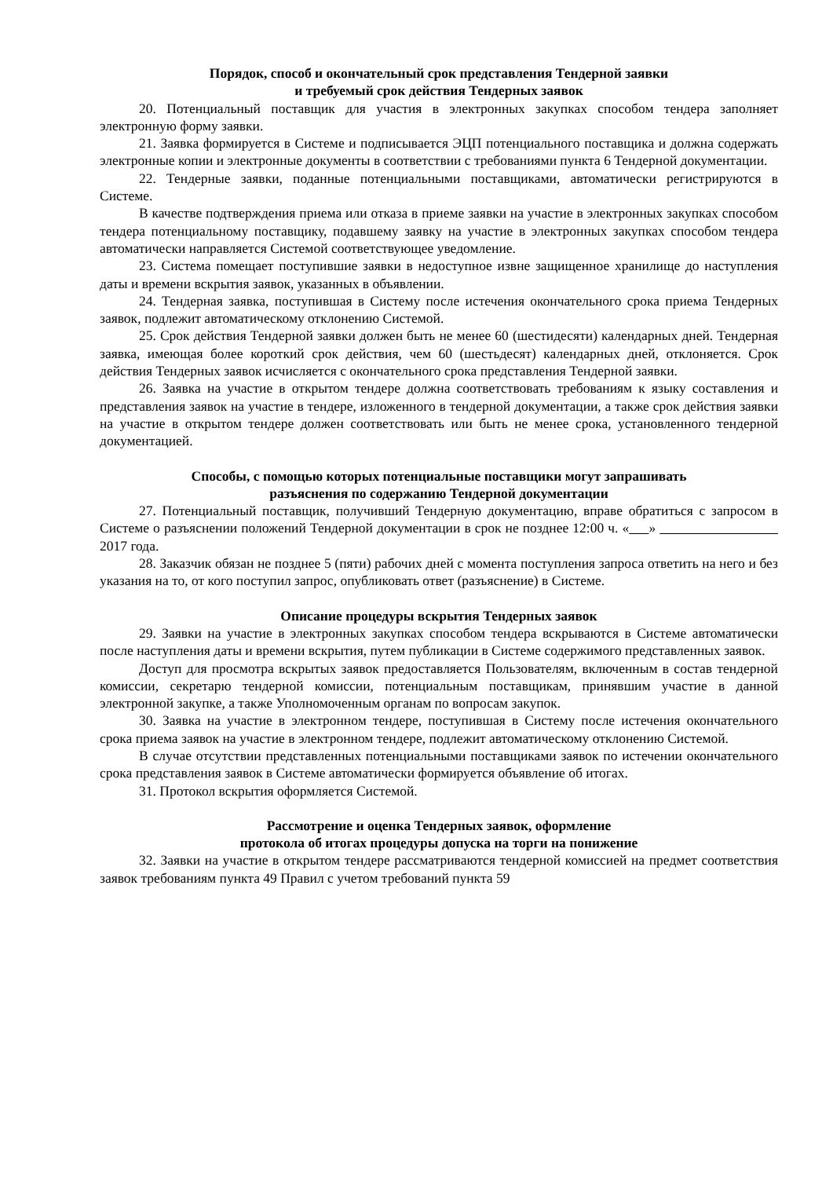Порядок, способ и окончательный срок представления Тендерной заявки
и требуемый срок действия Тендерных заявок
20. Потенциальный поставщик для участия в электронных закупках способом тендера заполняет электронную форму заявки.
21. Заявка формируется в Системе и подписывается ЭЦП потенциального поставщика и должна содержать электронные копии и электронные документы в соответствии с требованиями пункта 6 Тендерной документации.
22. Тендерные заявки, поданные потенциальными поставщиками, автоматически регистрируются в Системе.
В качестве подтверждения приема или отказа в приеме заявки на участие в электронных закупках способом тендера потенциальному поставщику, подавшему заявку на участие в электронных закупках способом тендера автоматически направляется Системой соответствующее уведомление.
23. Система помещает поступившие заявки в недоступное извне защищенное хранилище до наступления даты и времени вскрытия заявок, указанных в объявлении.
24. Тендерная заявка, поступившая в Систему после истечения окончательного срока приема Тендерных заявок, подлежит автоматическому отклонению Системой.
25. Срок действия Тендерной заявки должен быть не менее 60 (шестидесяти) календарных дней. Тендерная заявка, имеющая более короткий срок действия, чем 60 (шестьдесят) календарных дней, отклоняется. Срок действия Тендерных заявок исчисляется с окончательного срока представления Тендерной заявки.
26. Заявка на участие в открытом тендере должна соответствовать требованиям к языку составления и представления заявок на участие в тендере, изложенного в тендерной документации, а также срок действия заявки на участие в открытом тендере должен соответствовать или быть не менее срока, установленного тендерной документацией.
Способы, с помощью которых потенциальные поставщики могут запрашивать
разъяснения по содержанию Тендерной документации
27. Потенциальный поставщик, получивший Тендерную документацию, вправе обратиться с запросом в Системе о разъяснении положений Тендерной документации в срок не позднее 12:00 ч. « » 2017 года.
28. Заказчик обязан не позднее 5 (пяти) рабочих дней с момента поступления запроса ответить на него и без указания на то, от кого поступил запрос, опубликовать ответ (разъяснение) в Системе.
Описание процедуры вскрытия Тендерных заявок
29. Заявки на участие в электронных закупках способом тендера вскрываются в Системе автоматически после наступления даты и времени вскрытия, путем публикации в Системе содержимого представленных заявок.
Доступ для просмотра вскрытых заявок предоставляется Пользователям, включенным в состав тендерной комиссии, секретарю тендерной комиссии, потенциальным поставщикам, принявшим участие в данной электронной закупке, а также Уполномоченным органам по вопросам закупок.
30. Заявка на участие в электронном тендере, поступившая в Систему после истечения окончательного срока приема заявок на участие в электронном тендере, подлежит автоматическому отклонению Системой.
В случае отсутствии представленных потенциальными поставщиками заявок по истечении окончательного срока представления заявок в Системе автоматически формируется объявление об итогах.
31. Протокол вскрытия оформляется Системой.
Рассмотрение и оценка Тендерных заявок, оформление
протокола об итогах процедуры допуска на торги на понижение
32. Заявки на участие в открытом тендере рассматриваются тендерной комиссией на предмет соответствия заявок требованиям пункта 49 Правил с учетом требований пункта 59